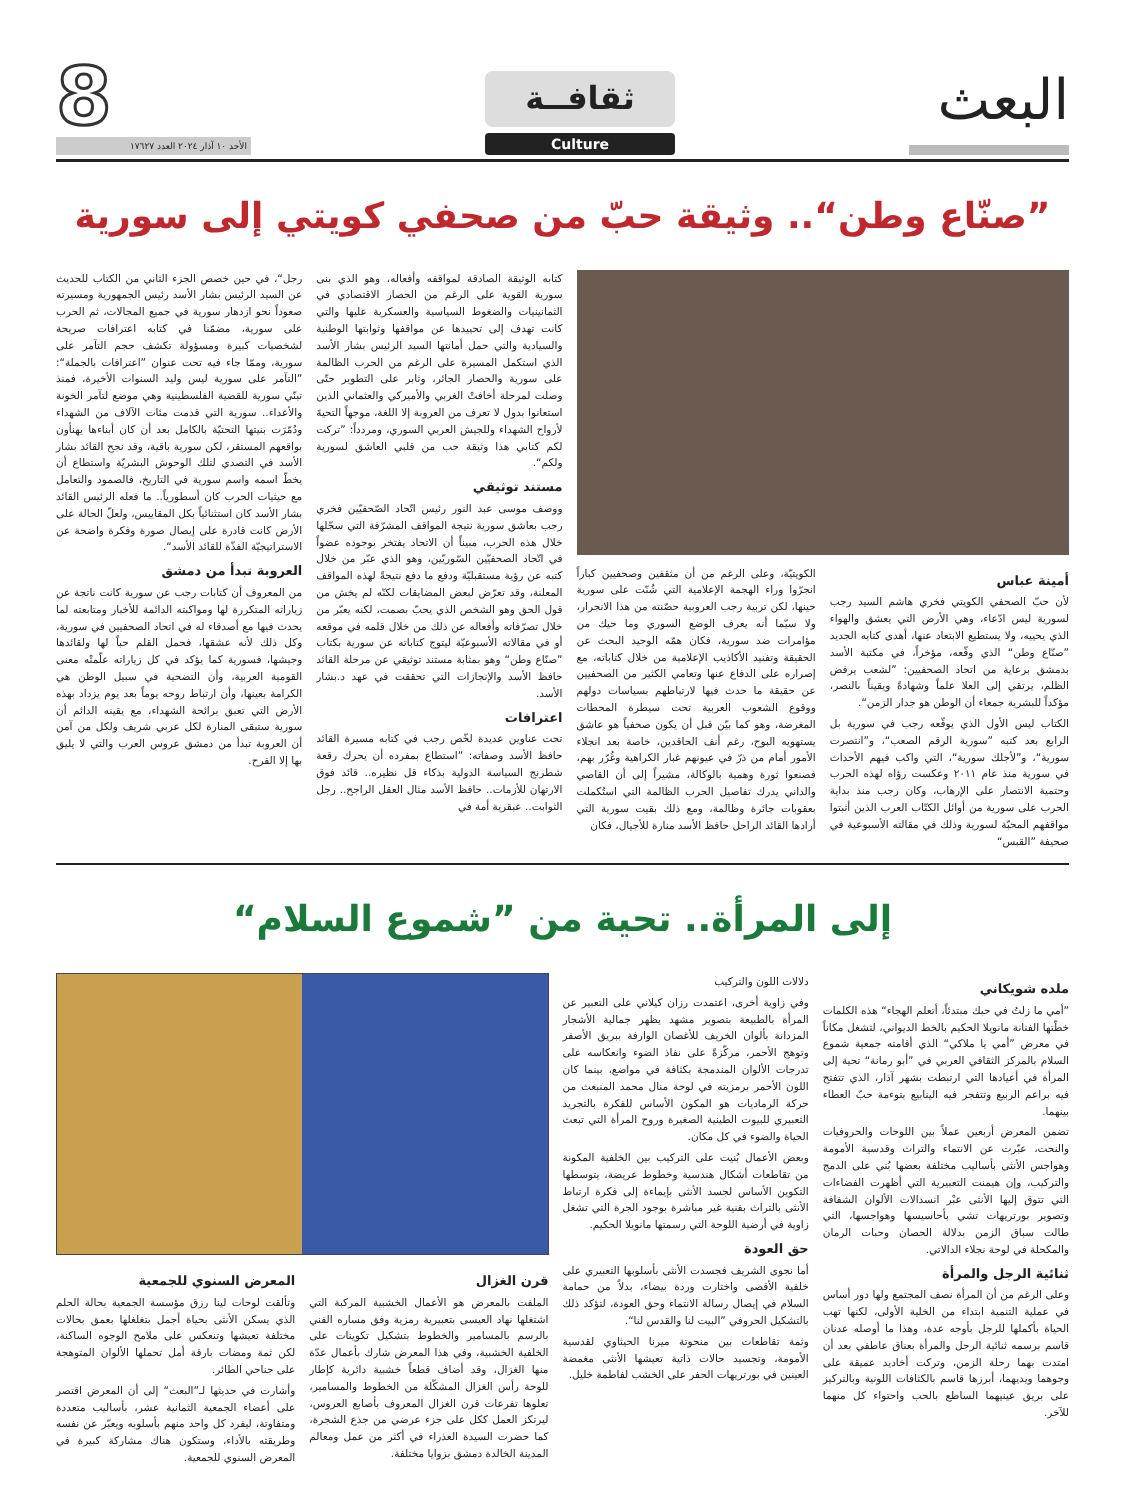البعث
ثقافــة
Culture
8
الأحد ١٠ آذار ٢٠٢٤ العدد ١٧٦٢٧
”صنّاع وطن“.. وثيقة حبّ من صحفي كويتي إلى سورية
أمينة عباس
لأن حبّ الصحفي الكويتي فخري هاشم السيد رجب لسورية ليس ادّعاء، وهي الأرض التي يعشق والهواء الذي يحييه، ولا يستطيع الابتعاد عنها، أهدى كتابه الجديد ”صنّاع وطن“ الذي وقّعه، مؤخراً، في مكتبة الأسد بدمشق برعاية من اتحاد الصحفيين: ”لشعب يرفض الظلم، يرتقي إلى العلا علماً وشهادةً ويقيناً بالنصر، مؤكداً للبشرية جمعاء أن الوطن هو جدار الزمن“.
الكتاب ليس الأول الذي يوقّعه رجب في سورية بل الرابع بعد كتبه ”سورية الرقم الصعب“، و”انتصرت سورية“، و”لأجلك سورية“، التي واكب فيهم الأحداث في سورية منذ عام ٢٠١١ وعكست رؤاه لهذه الحرب وحتمية الانتصار على الإرهاب، وكان رجب منذ بداية الحرب على سورية من أوائل الكتّاب العرب الذين أثبتوا مواقفهم المحبّة لسورية وذلك في مقالته الأسبوعية في صحيفة ”القبس“
الكويتيّة، وعلى الرغم من أن مثقفين وصحفيين كباراً انجرّوا وراء الهجمة الإعلامية التي شُنّت على سورية حينها، لكن تربية رجب العروبية حصّنته من هذا الانجرار، ولا سيّما أنه يعرف الوضع السوري وما حيك من مؤامرات ضد سورية، فكان همّه الوحيد البحث عن الحقيقة وتفنيد الأكاذيب الإعلامية من خلال كتاباته، مع إصراره على الدفاع عنها وتعامي الكثير من الصحفيين عن حقيقة ما حدث فيها لارتباطهم بسياسات دولهم ووقوع الشعوب العربية تحت سيطرة المحطات المغرضة، وهو كما بيّن قبل أن يكون صحفياً هو عاشق يستهويه البوح، رغم أنف الحاقدين، خاصة بعد انجلاء الأمور أمام من ذرّ في عيونهم غبار الكراهية وغُرّر بهم، فصنعوا ثورة وهمية بالوكالة، مشيراً إلى أن القاصي والداني يدرك تفاصيل الحرب الظالمة التي استُكملت بعقوبات جائرة وظالمة، ومع ذلك بقيت سورية التي أرادها القائد الراحل حافظ الأسد منارة للأجيال، فكان
كتابه الوثيقة الصادقة لمواقفه وأفعاله، وهو الذي بنى سورية القوية على الرغم من الحصار الاقتصادي في الثمانينيات والضغوط السياسية والعسكرية عليها والتي كانت تهدف إلى تحييدها عن مواقفها وثوابتها الوطنية والسيادية والتي حمل أمانتها السيد الرئيس بشار الأسد الذي استكمل المسيرة على الرغم من الحرب الظالمة على سورية والحصار الجائر، وثابر على التطوير حتّى وصلت لمرحلة أخافتْ الغربي والأميركي والعثماني الذين استعانوا بدول لا تعرف من العروبة إلا اللغة، موجهاً التحيةَ لأرواح الشهداء وللجيش العربي السوري، ومردداً: ”تركت لكم كتابي هذا وثيقة حب من قلبي العاشق لسورية ولكم“.
مستند توثيقي
ووصف موسى عبد النور رئيس اتّحاد الصّحفيّين فخري رجب بعاشق سورية نتيجة المواقف المشرّفة التي سجّلها خلال هذه الحرب، مبيناً أن الاتحاد يفتخر بوجوده عضواً في اتّحاد الصحفيّين السّوريّين، وهو الذي عبّر من خلال كتبه عن رؤية مستقبليّة ودفع ما دفع نتيجةً لهذه المواقف المعلنة، وقد تعرّض لبعض المضايقات لكنّه لم يخش من قول الحق وهو الشخص الذي يحبّ بصمت، لكنه يعبّر من خلال تصرّفاته وأفعاله عن ذلك من خلال قلمه في موقعه أو في مقالاته الأسبوعيّة ليتوج كتاباته عن سورية بكتاب ”صنّاع وطن“ وهو بمثابة مستند توثيقي عن مرحلة القائد حافظ الأسد والإنجازات التي تحققت في عهد د.بشار الأسد.
اعترافات
تحت عناوين عديدة لخّص رجب في كتابه مسيرة القائد حافظ الأسد وصفاته: ”استطاع بمفرده أن يحرك رقعة شطرنج السياسة الدولية بذكاء قل نظيره.. قائد فوق الارتهان للأزمات.. حافظ الأسد مثال العقل الراجح.. رجل الثوابت.. عبقرية أمة في
رجل“، في حين خصص الجزء الثاني من الكتاب للحديث عن السيد الرئيس بشار الأسد رئيس الجمهورية ومسيرته صعوداً نحو ازدهار سورية في جميع المجالات، ثم الحرب على سورية، مضمّنا في كتابه اعترافات صريحة لشخصيات كبيرة ومسؤولة تكشف حجم التآمر على سورية، وممّا جاء فيه تحت عنوان ”اعترافات بالجملة“: ”التآمر على سورية ليس وليد السنوات الأخيرة، فمنذ تبنّي سورية للقضية الفلسطينية وهي موضع لتآمر الخونة والأعداء.. سورية التي قدمت مئات الآلاف من الشهداء ودُمّرَت بنيتها التحتيّة بالكامل بعد أن كان أبناءها يهنأون بواقعهم المستقر، لكن سورية باقية، وقد نجح القائد بشار الأسد في التصدي لتلك الوحوش البشريّة واستطاع أن يخطّ اسمه واسم سورية في التاريخ، فالصمود والتعامل مع حيثيات الحرب كان أسطورياً.. ما فعله الرئيس القائد بشار الأسد كان استثنائياً بكل المقاييس، ولعلّ الحالة على الأرض كانت قادرة على إيصال صورة وفكرة واضحة عن الاستراتيجيّة الفذّة للقائد الأسد“.
العروبة تبدأ من دمشق
من المعروف أن كتابات رجب عن سورية كانت ناتجة عن زياراته المتكررة لها ومواكبته الدائمة للأخبار ومتابعته لما يحدث فيها مع أصدقاء له في اتحاد الصحفيين في سورية، وكل ذلك لأنه عشقها، فحمل القلم حباً لها ولقائدها وجيشها، فسورية كما يؤكد في كل زياراته علّمتْه معنى القومية العربية، وأن التضحية في سبيل الوطن هي الكرامة بعينها، وأن ارتباط روحه يوماً بعد يوم يزداد بهذه الأرض التي تعبق برائحة الشهداء، مع يقينه الدائم أن سورية ستبقى المنارة لكل عربي شريف ولكل من آمن أن العروبة تبدأ من دمشق عروس العرب والتي لا يليق بها إلا الفرح.
إلى المرأة.. تحية من ”شموع السلام“
ملده شويكاني
”أمي ما زلتُ في حبك مبتدئاً، أتعلم الهجاء“ هذه الكلمات خطّتها الفنانة مانويلا الحكيم بالخط الديواني، لتشغل مكاناً في معرض ”أمي يا ملاكي“ الذي أقامته جمعية شموع السلام بالمركز الثقافي العربي في ”أبو رمانة“ تحية إلى المرأة في أعيادها التي ارتبطت بشهر آذار، الذي تتفتح فيه براعم الربيع وتتفجر فيه الينابيع بتوءمة حبّ العطاء بينهما.
تضمن المعرض أربعين عملاً بين اللوحات والحروفيات والنحت، عبّرت عن الانتماء والتراث وقدسية الأمومة وهواجس الأنثى بأساليب مختلفة بعضها بُني على الدمج والتركيب، وإن هيمنت التعبيرية التي أظهرت الفضاءات التي تتوق إليها الأنثى عبْر انسدالات الألوان الشفافة وتصوير بورتريهات تشي بأحاسيسها وهواجسها، التي طالت سباق الزمن بدلالة الحصان وحبات الرمان والمكحلة في لوحة نجلاء الدالاتي.
ثنائية الرجل والمرأة
وعلى الرغم من أن المرأة نصف المجتمع ولها دور أساس في عملية التنمية ابتداء من الخلية الأولى، لكنها تهب الحياة بأكملها للرجل بأوجه عدة، وهذا ما أوصله عدنان قاسم برسمه ثنائية الرجل والمرأة بعناق عاطفي بعد أن امتدت بهما رحلة الزمن، وتركت أخاديد عميقة على وجوهما ويديهما، أبرزها قاسم بالكثافات اللونية وبالتركيز على بريق عينيهما الساطع بالحب واحتواء كل منهما للآخر.
دلالات اللون والتركيب
وفي زاوية أخرى، اعتمدت رزان كيلاني على التعبير عن المرأة بالطبيعة بتصوير مشهد يظهر جمالية الأشجار المزدانة بألوان الخريف للأغصان الوارفة ببريق الأصفر وتوهج الأحمر، مركّزةً على نفاذ الضوء وانعكاسه على تدرجات الألوان المندمجة بكثافة في مواضع، بينما كان اللون الأحمر برمزيته في لوحة منال محمد المنبعث من حركة الرماديات هو المكون الأساس للفكرة بالتجريد التعبيري للبيوت الطينية الصغيرة وروح المرأة التي تبعث الحياة والضوء في كل مكان.
وبعض الأعمال بُنيت على التركيب بين الخلفية المكونة من تقاطعات أشكال هندسية وخطوط عريضة، يتوسطها التكوين الأساس لجسد الأنثى بإيماءة إلى فكرة ارتباط الأنثى بالتراث بفنية غير مباشرة بوجود الجرة التي تشغل زاوية في أرضية اللوحة التي رسمتها مانويلا الحكيم.
حق العودة
أما نجوى الشريف فجسدت الأنثى بأسلوبها التعبيري على خلفية الأقصى واختارت وردة بيضاء، بدلاً من حمامة السلام في إيصال رسالة الانتماء وحق العودة، لتؤكد ذلك بالتشكيل الحروفي ”البيت لنا والقدس لنا“.
وثمة تقاطعات بين منحوتة ميرنا الحيثاوي لقدسية الأمومة، وتجسيد حالات ذاتية تعيشها الأنثى مغمضة العينين في بورتريهات الحفر على الخشب لفاطمة خليل.
قرن الغزال
الملفت بالمعرض هو الأعمال الخشبية المركبة التي اشتغلها نهاد العيسى بتعبيرية رمزية وفق مساره الفني بالرسم بالمسامير والخطوط بتشكيل تكوينات على الخلفية الخشبية، وفي هذا المعرض شارك بأعمال عدّة منها الغزال، وقد أضاف قطعاً خشبية دائرية كإطار للوحة رأس الغزال المشكّلة من الخطوط والمسامير، تعلوها تفرعات قرن الغزال المعروف بأصابع العروس، ليرتكز العمل ككل على جزء عرضي من جذع الشجرة، كما حضرت السيدة العذراء في أكثر من عمل ومعالم المدينة الخالدة دمشق بزوايا مختلفة.
المعرض السنوي للجمعية
وتألقت لوحات لينا رزق مؤسسة الجمعية بحالة الحلم الذي يسكن الأنثى بحياة أجمل بتغلغلها بعمق بحالات مختلفة تعيشها وتنعكس على ملامح الوجوه الساكنة، لكن ثمة ومضات بارقة أمل تحملها الألوان المتوهجة على جناحي الطائر.
وأشارت في حديثها لـ”البعث“ إلى أن المعرض اقتصر على أعضاء الجمعية الثمانية عشر، بأساليب متعددة ومتفاوتة، ليفرد كل واحد منهم بأسلوبه ويعبّر عن نفسه وطريقته بالأداء، وستكون هناك مشاركة كبيرة في المعرض السنوي للجمعية.